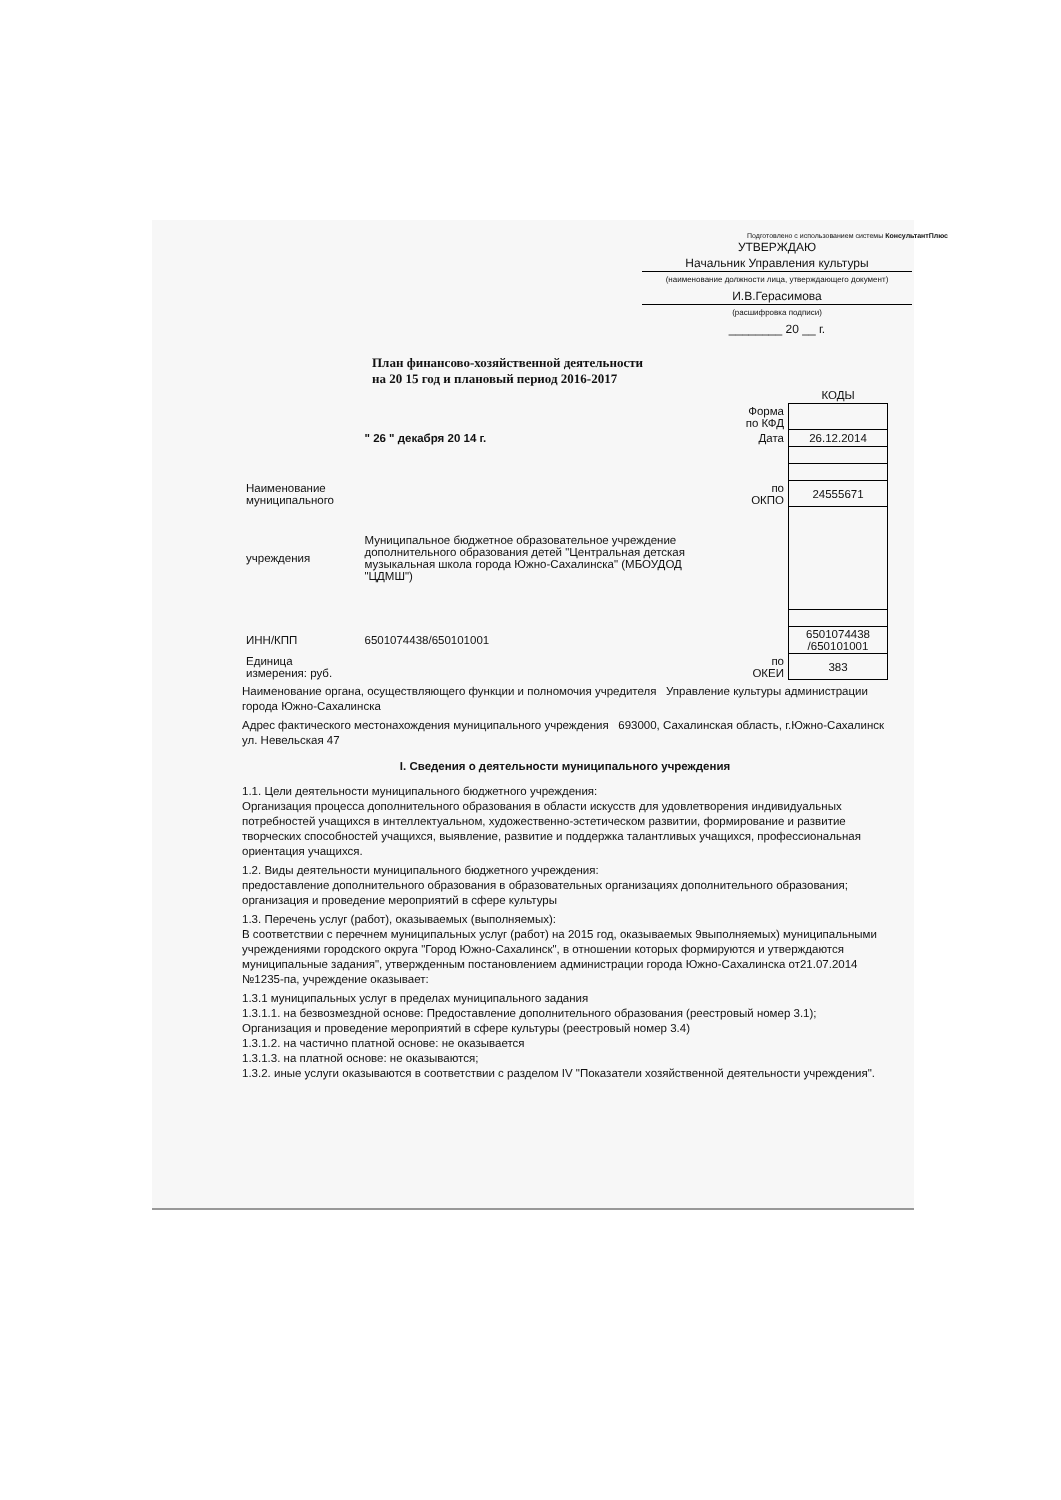Подготовлено с использованием системы КонсультантПлюс
УТВЕРЖДАЮ
Начальник Управления культуры
(наименование должности лица, утверждающего документ)
И.В.Герасимова
(расшифровка подписи)
________ 20 __ г.
План финансово-хозяйственной деятельности
на 20 15 год и плановый период 2016-2017
| | | | КОДЫ |
| | | Форма по КФД | |
| | " 26 " декабря 20 14 г. | Дата | 26.12.2014 |
| Наименование муниципального | | по ОКПО | 24555671 |
| учреждения | Муниципальное бюджетное образовательное учреждение дополнительного образования детей "Центральная детская музыкальная школа города Южно-Сахалинска" (МБОУДОД "ЦДМШ") | | |
| ИНН/КПП | 6501074438/650101001 | | 6501074438 /650101001 |
| Единица измерения: руб. | | по ОКЕИ | 383 |
Наименование органа, осуществляющего функции и полномочия учредителя Управление культуры администрации города Южно-Сахалинска
Адрес фактического местонахождения муниципального учреждения 693000, Сахалинская область, г.Южно-Сахалинск ул. Невельская 47
I. Сведения о деятельности муниципального учреждения
1.1. Цели деятельности муниципального бюджетного учреждения:
Организация процесса дополнительного образования в области искусств для удовлетворения индивидуальных потребностей учащихся в интеллектуальном, художественно-эстетическом развитии, формирование и развитие творческих способностей учащихся, выявление, развитие и поддержка талантливых учащихся, профессиональная ориентация учащихся.
1.2. Виды деятельности муниципального бюджетного учреждения:
предоставление дополнительного образования в образовательных организациях дополнительного образования; организация и проведение мероприятий в сфере культуры
1.3. Перечень услуг (работ), оказываемых (выполняемых):
В соответствии с перечнем муниципальных услуг (работ) на 2015 год, оказываемых 9выполняемых) муниципальными учреждениями городского округа "Город Южно-Сахалинск", в отношении которых формируются и утверждаются муниципальные задания", утвержденным постановлением администрации города Южно-Сахалинска от21.07.2014 №1235-па, учреждение оказывает:
1.3.1 муниципальных услуг в пределах муниципального задания
1.3.1.1. на безвозмездной основе: Предоставление дополнительного образования (реестровый номер 3.1); Организация и проведение мероприятий в сфере культуры (реестровый номер 3.4)
1.3.1.2. на частично платной основе: не оказывается
1.3.1.3. на платной основе: не оказываются;
1.3.2. иные услуги оказываются в соответствии с разделом IV "Показатели хозяйственной деятельности учреждения".